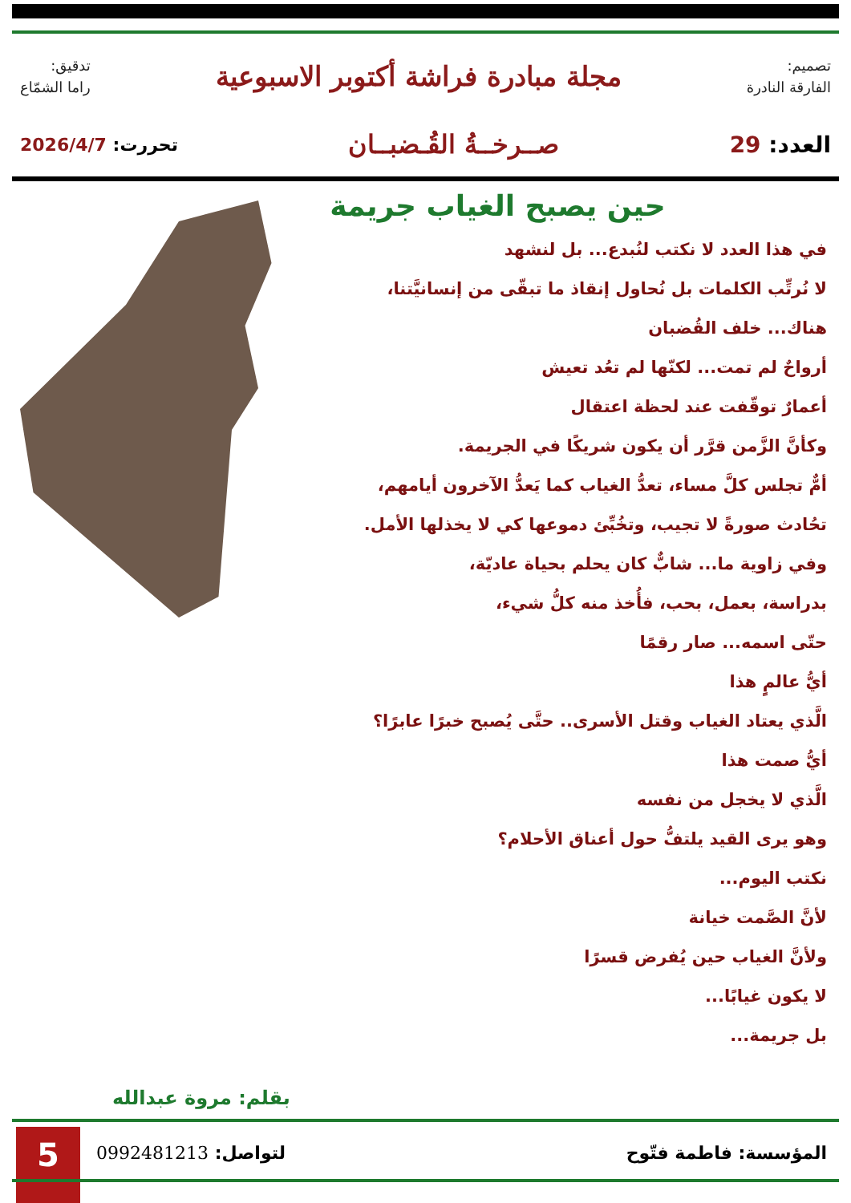تصميم:
الفارقة النادرة
مجلة مبادرة فراشة أكتوبر الاسبوعية
تدقيق:
راما الشمّاع
العدد: 29 صــرخــةُ القُـضبــان
تحررت: 2026/4/7
حين يصبح الغياب جريمة
في هذا العدد لا نكتب لنُبدع... بل لنشهد
لا نُرتِّب الكلمات بل نُحاول إنقاذ ما تبقّى من إنسانيَّتنا،
هناك... خلف القُضبان
أرواحٌ لم تمت... لكنّها لم تعُد تعيش
أعمارٌ توقّفت عند لحظة اعتقال
وكأنَّ الزَّمن قرَّر أن يكون شريكًا في الجريمة.
أمٌّ تجلس كلَّ مساء، تعدُّ الغياب كما يَعدُّ الآخرون أيامهم،
تحُادث صورةً لا تجيب، وتخُبِّئ دموعها كي لا يخذلها الأمل.
وفي زاوية ما... شابٌّ كان يحلم بحياة عاديّة،
بدراسة، بعمل، بحب، فأُخذ منه كلُّ شيء،
حتّى اسمه... صار رقمًا
أيُّ عالمٍ هذا
الَّذي يعتاد الغياب وقتل الأسرى.. حتَّى يُصبح خبرًا عابرًا؟
أيُّ صمت هذا
الَّذي لا يخجل من نفسه
وهو يرى القيد يلتفُّ حول أعناق الأحلام؟
نكتب اليوم...
لأنَّ الصَّمت خيانة
ولأنَّ الغياب حين يُفرض قسرًا
لا يكون غيابًا...
بل جريمة...
بقلم: مروة عبدالله
المؤسسة: فاطمة فتّوح لتواصل: 0992481213
5